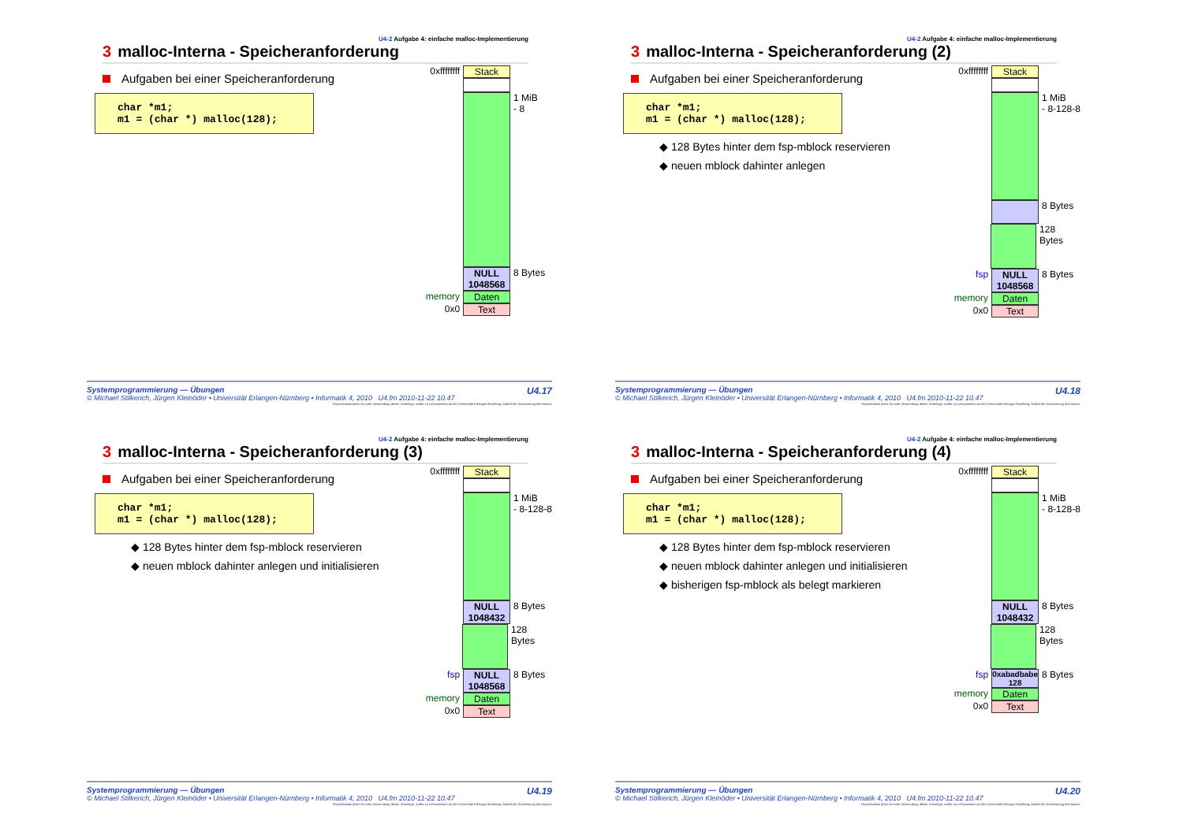U4-2 Aufgabe 4: einfache malloc-Implementierung
3 malloc-Interna - Speicheranforderung
Aufgaben bei einer Speicheranforderung
char *m1;
m1 = (char *) malloc(128);
0xffffffff Stack
1 MiB
- 8
NULL
1048568 8 Bytes
memory Daten
0x0 Text
U4.17 Systemprogrammierung — Übungen
© Michael Stilkerich, Jürgen Kleinöder • Universität Erlangen-Nürnberg • Informatik 4, 2010 U4.fm 2010-11-22 10.47
Reproduktion jeder Art oder Verwendung dieser Unterlage, außer zu Lehrzwecken an der Universität Erlangen-Nürnberg, bedarf der Zustimmung des Autors.
U4-2 Aufgabe 4: einfache malloc-Implementierung
3 malloc-Interna - Speicheranforderung (2)
Aufgaben bei einer Speicheranforderung
char *m1;
m1 = (char *) malloc(128);
◆ 128 Bytes hinter dem fsp-mblock reservieren
◆ neuen mblock dahinter anlegen
0xffffffff Stack
1 MiB
- 8-128-8
8 Bytes
128 Bytes
fsp NULL
1048568 8 Bytes
memory Daten
0x0 Text
U4.18 Systemprogrammierung — Übungen
© Michael Stilkerich, Jürgen Kleinöder • Universität Erlangen-Nürnberg • Informatik 4, 2010 U4.fm 2010-11-22 10.47
Reproduktion jeder Art oder Verwendung dieser Unterlage, außer zu Lehrzwecken an der Universität Erlangen-Nürnberg, bedarf der Zustimmung des Autors.
U4-2 Aufgabe 4: einfache malloc-Implementierung
3 malloc-Interna - Speicheranforderung (3)
Aufgaben bei einer Speicheranforderung
char *m1;
m1 = (char *) malloc(128);
◆ 128 Bytes hinter dem fsp-mblock reservieren
◆ neuen mblock dahinter anlegen und initialisieren
0xffffffff Stack
1 MiB
- 8-128-8
NULL
1048432 8 Bytes
128 Bytes
fsp NULL
1048568 8 Bytes
memory Daten
0x0 Text
U4.19 Systemprogrammierung — Übungen
© Michael Stilkerich, Jürgen Kleinöder • Universität Erlangen-Nürnberg • Informatik 4, 2010 U4.fm 2010-11-22 10.47
Reproduktion jeder Art oder Verwendung dieser Unterlage, außer zu Lehrzwecken an der Universität Erlangen-Nürnberg, bedarf der Zustimmung des Autors.
U4-2 Aufgabe 4: einfache malloc-Implementierung
3 malloc-Interna - Speicheranforderung (4)
Aufgaben bei einer Speicheranforderung
char *m1;
m1 = (char *) malloc(128);
◆ 128 Bytes hinter dem fsp-mblock reservieren
◆ neuen mblock dahinter anlegen und initialisieren
◆ bisherigen fsp-mblock als belegt markieren
0xffffffff Stack
1 MiB
- 8-128-8
NULL
1048432 8 Bytes
128 Bytes
fsp 0xabadbabe
128 8 Bytes
memory Daten
0x0 Text
U4.20 Systemprogrammierung — Übungen
© Michael Stilkerich, Jürgen Kleinöder • Universität Erlangen-Nürnberg • Informatik 4, 2010 U4.fm 2010-11-22 10.47
Reproduktion jeder Art oder Verwendung dieser Unterlage, außer zu Lehrzwecken an der Universität Erlangen-Nürnberg, bedarf der Zustimmung des Autors.